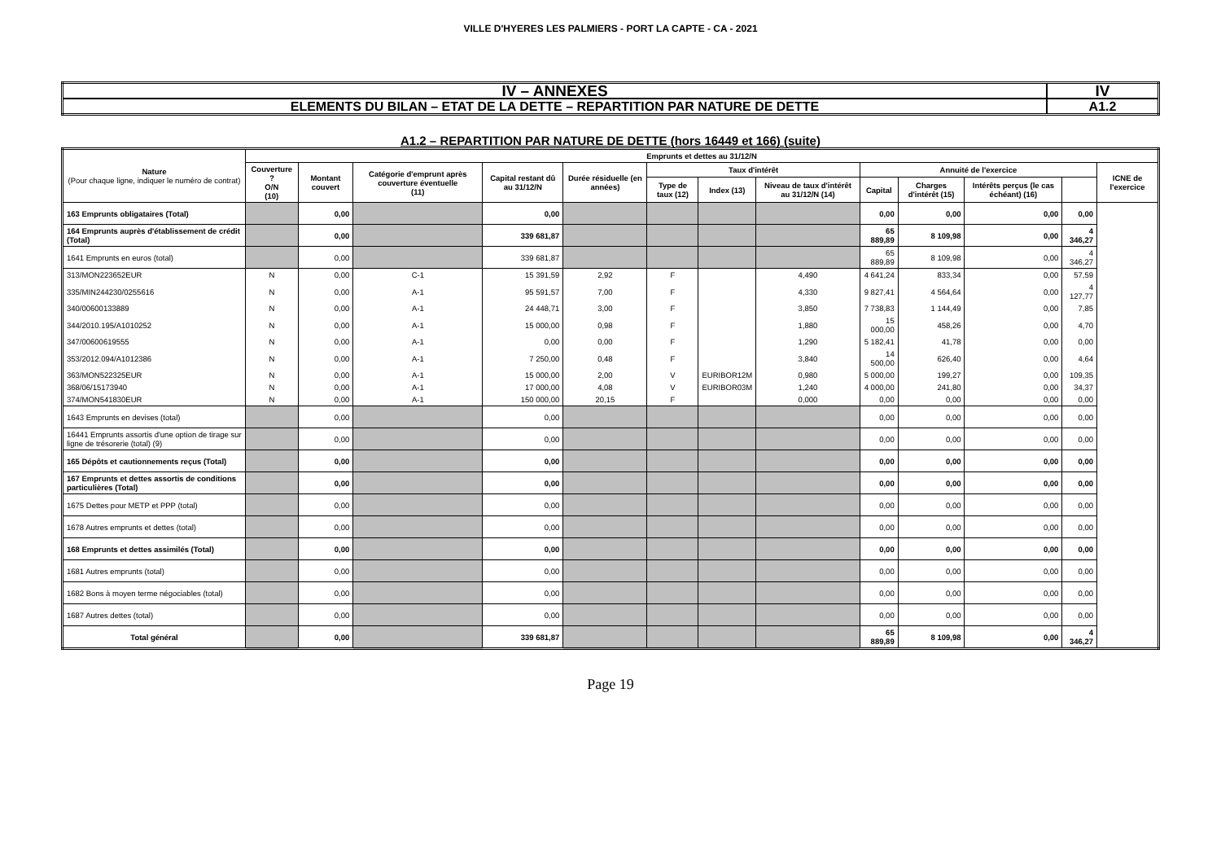VILLE D'HYERES LES PALMIERS - PORT LA CAPTE - CA - 2021
| IV – ANNEXES | IV |
| ELEMENTS DU BILAN – ETAT DE LA DETTE – REPARTITION PAR NATURE DE DETTE | A1.2 |
A1.2 – REPARTITION PAR NATURE DE DETTE (hors 16449 et 166) (suite)
| Nature (Pour chaque ligne, indiquer le numéro de contrat) | Emprunts et dettes au 31/12/N | | | | | | | | | | | | |
| --- | --- | --- | --- | --- | --- | --- | --- | --- | --- | --- | --- | --- | --- |
| | Couverture ? O/N (10) | Montant couvert | Catégorie d'emprunt après couverture éventuelle (11) | Capital restant dû au 31/12/N | Durée résiduelle (en années) | Taux d'intérêt | | | Annuité de l'exercice | | | | ICNE de l'exercice |
| | | | | | | Type de taux (12) | Index (13) | Niveau de taux d'intérêt au 31/12/N (14) | Capital | Charges d'intérêt (15) | Intérêts perçus (le cas échéant) (16) | | |
| 163 Emprunts obligataires (Total) | | 0,00 | | 0,00 | | | | | 0,00 | 0,00 | 0,00 | 0,00 | |
| 164 Emprunts auprès d'établissement de crédit (Total) | | 0,00 | | 339 681,87 | | | | | 65 889,89 | 8 109,98 | 0,00 | 4 346,27 | |
| 1641 Emprunts en euros (total) | | 0,00 | | 339 681,87 | | | | | 65 889,89 | 8 109,98 | 0,00 | 4 346,27 | |
| 313/MON223652EUR | N | 0,00 | C-1 | 15 391,59 | 2,92 | F | | 4,490 | 4 641,24 | 833,34 | 0,00 | 57,59 | |
| 335/MIN244230/0255616 | N | 0,00 | A-1 | 95 591,57 | 7,00 | F | | 4,330 | 9 827,41 | 4 564,64 | 0,00 | 4 127,77 | |
| 340/00600133889 | N | 0,00 | A-1 | 24 448,71 | 3,00 | F | | 3,850 | 7 738,83 | 1 144,49 | 0,00 | 7,85 | |
| 344/2010.195/A1010252 | N | 0,00 | A-1 | 15 000,00 | 0,98 | F | | 1,880 | 15 000,00 | 458,26 | 0,00 | 4,70 | |
| 347/00600619555 | N | 0,00 | A-1 | 0,00 | 0,00 | F | | 1,290 | 5 182,41 | 41,78 | 0,00 | 0,00 | |
| 353/2012.094/A1012386 | N | 0,00 | A-1 | 7 250,00 | 0,48 | F | | 3,840 | 14 500,00 | 626,40 | 0,00 | 4,64 | |
| 363/MON522325EUR | N | 0,00 | A-1 | 15 000,00 | 2,00 | V | EURIBOR12M | 0,980 | 5 000,00 | 199,27 | 0,00 | 109,35 | |
| 368/06/15173940 | N | 0,00 | A-1 | 17 000,00 | 4,08 | V | EURIBOR03M | 1,240 | 4 000,00 | 241,80 | 0,00 | 34,37 | |
| 374/MON541830EUR | N | 0,00 | A-1 | 150 000,00 | 20,15 | F | | 0,000 | 0,00 | 0,00 | 0,00 | 0,00 | |
| 1643 Emprunts en devises (total) | | 0,00 | | 0,00 | | | | | 0,00 | 0,00 | 0,00 | 0,00 | |
| 16441 Emprunts assortis d'une option de tirage sur ligne de trésorerie (total) (9) | | 0,00 | | 0,00 | | | | | 0,00 | 0,00 | 0,00 | 0,00 | |
| 165 Dépôts et cautionnements reçus (Total) | | 0,00 | | 0,00 | | | | | 0,00 | 0,00 | 0,00 | 0,00 | |
| 167 Emprunts et dettes assortis de conditions particulières (Total) | | 0,00 | | 0,00 | | | | | 0,00 | 0,00 | 0,00 | 0,00 | |
| 1675 Dettes pour METP et PPP (total) | | 0,00 | | 0,00 | | | | | 0,00 | 0,00 | 0,00 | 0,00 | |
| 1678 Autres emprunts et dettes (total) | | 0,00 | | 0,00 | | | | | 0,00 | 0,00 | 0,00 | 0,00 | |
| 168 Emprunts et dettes assimilés (Total) | | 0,00 | | 0,00 | | | | | 0,00 | 0,00 | 0,00 | 0,00 | |
| 1681 Autres emprunts (total) | | 0,00 | | 0,00 | | | | | 0,00 | 0,00 | 0,00 | 0,00 | |
| 1682 Bons à moyen terme négociables (total) | | 0,00 | | 0,00 | | | | | 0,00 | 0,00 | 0,00 | 0,00 | |
| 1687 Autres dettes (total) | | 0,00 | | 0,00 | | | | | 0,00 | 0,00 | 0,00 | 0,00 | |
| Total général | | 0,00 | | 339 681,87 | | | | | 65 889,89 | 8 109,98 | 0,00 | 4 346,27 | |
Page 19